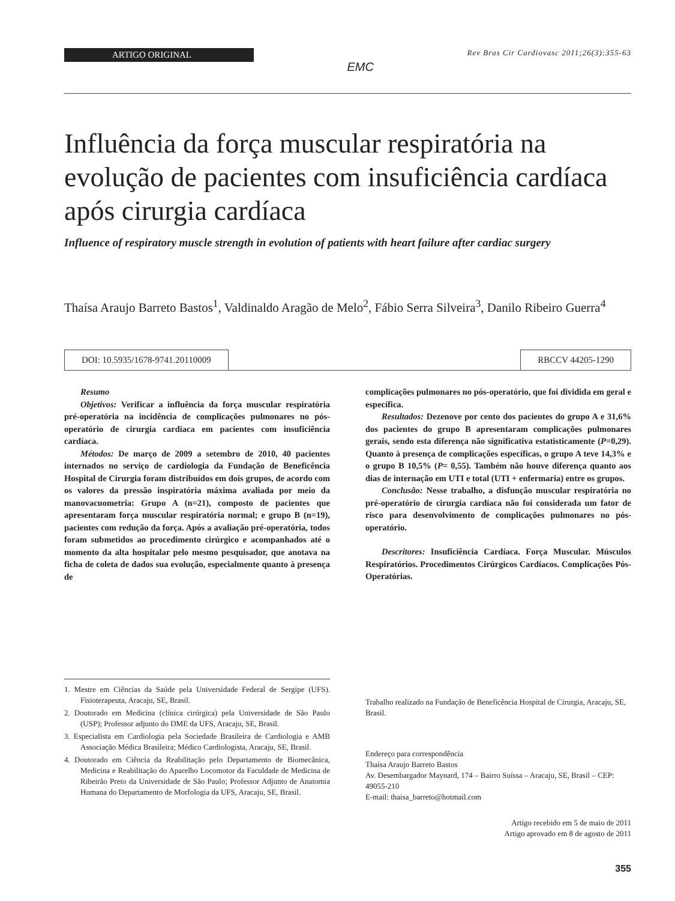ARTIGO ORIGINAL
EMC
Rev Bras Cir Cardiovasc 2011;26(3):355-63
Influência da força muscular respiratória na evolução de pacientes com insuficiência cardíaca após cirurgia cardíaca
Influence of respiratory muscle strength in evolution of patients with heart failure after cardiac surgery
Thaísa Araujo Barreto Bastos<sup>1</sup>, Valdinaldo Aragão de Melo<sup>2</sup>, Fábio Serra Silveira<sup>3</sup>, Danilo Ribeiro Guerra<sup>4</sup>
DOI: 10.5935/1678-9741.20110009
RBCCV 44205-1290
Resumo
Objetivos: Verificar a influência da força muscular respiratória pré-operatória na incidência de complicações pulmonares no pós-operatório de cirurgia cardíaca em pacientes com insuficiência cardíaca.
Métodos: De março de 2009 a setembro de 2010, 40 pacientes internados no serviço de cardiologia da Fundação de Beneficência Hospital de Cirurgia foram distribuídos em dois grupos, de acordo com os valores da pressão inspiratória máxima avaliada por meio da manovacuometria: Grupo A (n=21), composto de pacientes que apresentaram força muscular respiratória normal; e grupo B (n=19), pacientes com redução da força. Após a avaliação pré-operatória, todos foram submetidos ao procedimento cirúrgico e acompanhados até o momento da alta hospitalar pelo mesmo pesquisador, que anotava na ficha de coleta de dados sua evolução, especialmente quanto à presença de
complicações pulmonares no pós-operatório, que foi dividida em geral e específica.
Resultados: Dezenove por cento dos pacientes do grupo A e 31,6% dos pacientes do grupo B apresentaram complicações pulmonares gerais, sendo esta diferença não significativa estatisticamente (P=0,29). Quanto à presença de complicações específicas, o grupo A teve 14,3% e o grupo B 10,5% (P= 0,55). Também não houve diferença quanto aos dias de internação em UTI e total (UTI + enfermaria) entre os grupos.
Conclusão: Nesse trabalho, a disfunção muscular respiratória no pré-operatório de cirurgia cardíaca não foi considerada um fator de risco para desenvolvimento de complicações pulmonares no pós-operatório.
Descritores: Insuficiência Cardíaca. Força Muscular. Músculos Respiratórios. Procedimentos Cirúrgicos Cardíacos. Complicações Pós-Operatórias.
1. Mestre em Ciências da Saúde pela Universidade Federal de Sergipe (UFS). Fisioterapeuta, Aracaju, SE, Brasil.
2. Doutorado em Medicina (clínica cirúrgica) pela Universidade de São Paulo (USP); Professor adjunto do DME da UFS, Aracaju, SE, Brasil.
3. Especialista em Cardiologia pela Sociedade Brasileira de Cardiologia e AMB Associação Médica Brasileira; Médico Cardiologista, Aracaju, SE, Brasil.
4. Doutorado em Ciência da Reabilitação pelo Departamento de Biomecânica, Medicina e Reabilitação do Aparelho Locomotor da Faculdade de Medicina de Ribeirão Preto da Universidade de São Paulo; Professor Adjunto de Anatomia Humana do Departamento de Morfologia da UFS, Aracaju, SE, Brasil.
Trabalho realizado na Fundação de Beneficência Hospital de Cirurgia, Aracaju, SE, Brasil.
Endereço para correspondência
Thaísa Araujo Barreto Bastos
Av. Desembargador Maynard, 174 – Bairro Suíssa – Aracaju, SE, Brasil – CEP: 49055-210
E-mail: thaisa_barreto@hotmail.com
Artigo recebido em 5 de maio de 2011
Artigo aprovado em 8 de agosto de 2011
355